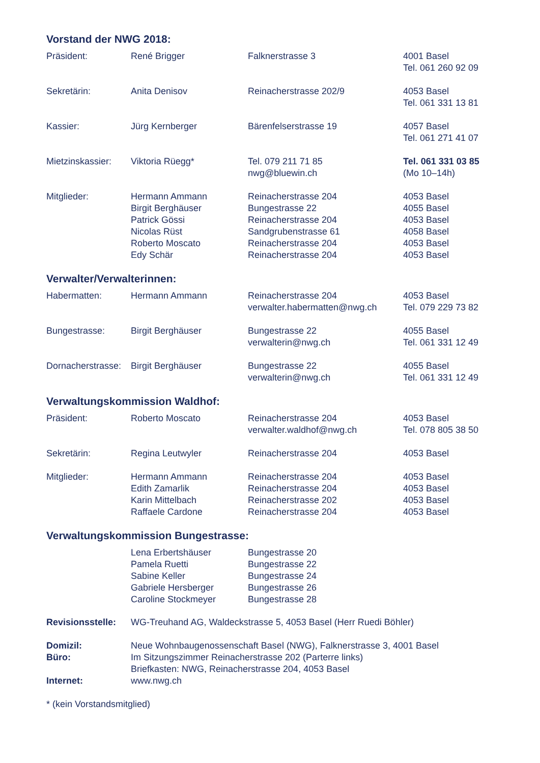Vorstand der NWG 2018:
| Präsident: | René Brigger | Falknerstrasse 3 | 4001 Basel Tel. 061 260 92 09 |
| Sekretärin: | Anita Denisov | Reinacherstrasse 202/9 | 4053 Basel Tel. 061 331 13 81 |
| Kassier: | Jürg Kernberger | Bärenfelserstrasse 19 | 4057 Basel Tel. 061 271 41 07 |
| Mietzinskassier: | Viktoria Rüegg* | Tel. 079 211 71 85 nwg@bluewin.ch | Tel. 061 331 03 85 (Mo 10–14h) |
| Mitglieder: | Hermann Ammann Birgit Berghäuser Patrick Gössi Nicolas Rüst Roberto Moscato Edy Schär | Reinacherstrasse 204 Bungestrasse 22 Reinacherstrasse 204 Sandgrubenstrasse 61 Reinacherstrasse 204 Reinacherstrasse 204 | 4053 Basel 4055 Basel 4053 Basel 4058 Basel 4053 Basel 4053 Basel |
Verwalter/Verwalterinnen:
| Habermatten: | Hermann Ammann | Reinacherstrasse 204 verwalter.habermatten@nwg.ch | 4053 Basel Tel. 079 229 73 82 |
| Bungestrasse: | Birgit Berghäuser | Bungestrasse 22 verwalterin@nwg.ch | 4055 Basel Tel. 061 331 12 49 |
| Dornacherstrasse: | Birgit Berghäuser | Bungestrasse 22 verwalterin@nwg.ch | 4055 Basel Tel. 061 331 12 49 |
Verwaltungskommission Waldhof:
| Präsident: | Roberto Moscato | Reinacherstrasse 204 verwalter.waldhof@nwg.ch | 4053 Basel Tel. 078 805 38 50 |
| Sekretärin: | Regina Leutwyler | Reinacherstrasse 204 | 4053 Basel |
| Mitglieder: | Hermann Ammann Edith Zamarlik Karin Mittelbach Raffaele Cardone | Reinacherstrasse 204 Reinacherstrasse 204 Reinacherstrasse 202 Reinacherstrasse 204 | 4053 Basel 4053 Basel 4053 Basel 4053 Basel |
Verwaltungskommission Bungestrasse:
| | Lena Erbertshäuser Pamela Ruetti Sabine Keller Gabriele Hersberger Caroline Stockmeyer | Bungestrasse 20 Bungestrasse 22 Bungestrasse 24 Bungestrasse 26 Bungestrasse 28 | |
| Revisionsstelle: | WG-Treuhand AG, Waldeckstrasse 5, 4053 Basel (Herr Ruedi Böhler) |
| Domizil: | Neue Wohnbaugenossenschaft Basel (NWG), Falknerstrasse 3, 4001 Basel |
| Büro: | Im Sitzungszimmer Reinacherstrasse 202 (Parterre links) Briefkasten: NWG, Reinacherstrasse 204, 4053 Basel |
| Internet: | www.nwg.ch |
* (kein Vorstandsmitglied)